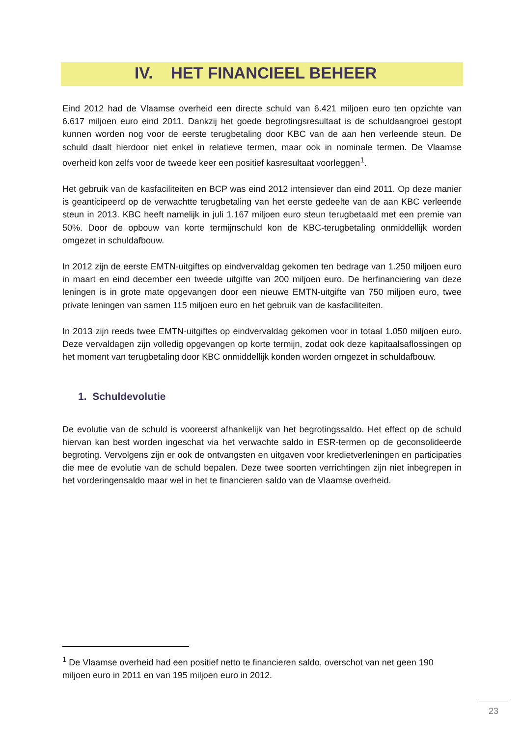IV. HET FINANCIEEL BEHEER
Eind 2012 had de Vlaamse overheid een directe schuld van 6.421 miljoen euro ten opzichte van 6.617 miljoen euro eind 2011. Dankzij het goede begrotingsresultaat is de schuldaangroei gestopt kunnen worden nog voor de eerste terugbetaling door KBC van de aan hen verleende steun. De schuld daalt hierdoor niet enkel in relatieve termen, maar ook in nominale termen. De Vlaamse overheid kon zelfs voor de tweede keer een positief kasresultaat voorleggen<sup>1</sup>.
Het gebruik van de kasfaciliteiten en BCP was eind 2012 intensiever dan eind 2011. Op deze manier is geanticipeerd op de verwachtte terugbetaling van het eerste gedeelte van de aan KBC verleende steun in 2013. KBC heeft namelijk in juli 1.167 miljoen euro steun terugbetaald met een premie van 50%. Door de opbouw van korte termijnschuld kon de KBC-terugbetaling onmiddellijk worden omgezet in schuldafbouw.
In 2012 zijn de eerste EMTN-uitgiftes op eindvervaldag gekomen ten bedrage van 1.250 miljoen euro in maart en eind december een tweede uitgifte van 200 miljoen euro. De herfinanciering van deze leningen is in grote mate opgevangen door een nieuwe EMTN-uitgifte van 750 miljoen euro, twee private leningen van samen 115 miljoen euro en het gebruik van de kasfaciliteiten.
In 2013 zijn reeds twee EMTN-uitgiftes op eindvervaldag gekomen voor in totaal 1.050 miljoen euro. Deze vervaldagen zijn volledig opgevangen op korte termijn, zodat ook deze kapitaalsaflossingen op het moment van terugbetaling door KBC onmiddellijk konden worden omgezet in schuldafbouw.
1. Schuldevolutie
De evolutie van de schuld is vooreerst afhankelijk van het begrotingssaldo. Het effect op de schuld hiervan kan best worden ingeschat via het verwachte saldo in ESR-termen op de geconsolideerde begroting. Vervolgens zijn er ook de ontvangsten en uitgaven voor kredietverleningen en participaties die mee de evolutie van de schuld bepalen. Deze twee soorten verrichtingen zijn niet inbegrepen in het vorderingensaldo maar wel in het te financieren saldo van de Vlaamse overheid.
<sup>1</sup> De Vlaamse overheid had een positief netto te financieren saldo, overschot van net geen 190 miljoen euro in 2011 en van 195 miljoen euro in 2012.
23